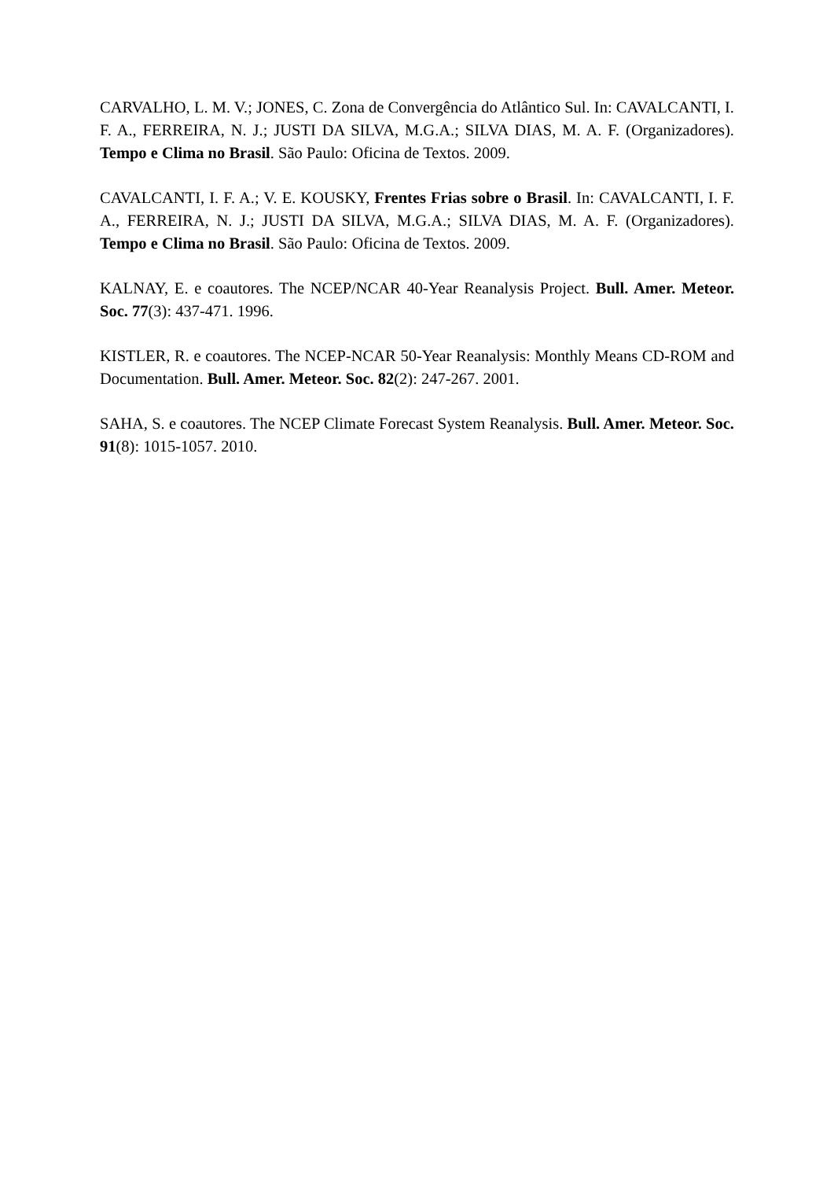CARVALHO, L. M. V.; JONES, C. Zona de Convergência do Atlântico Sul. In: CAVALCANTI, I. F. A., FERREIRA, N. J.; JUSTI DA SILVA, M.G.A.; SILVA DIAS, M. A. F. (Organizadores). Tempo e Clima no Brasil. São Paulo: Oficina de Textos. 2009.
CAVALCANTI, I. F. A.; V. E. KOUSKY, Frentes Frias sobre o Brasil. In: CAVALCANTI, I. F. A., FERREIRA, N. J.; JUSTI DA SILVA, M.G.A.; SILVA DIAS, M. A. F. (Organizadores). Tempo e Clima no Brasil. São Paulo: Oficina de Textos. 2009.
KALNAY, E. e coautores. The NCEP/NCAR 40-Year Reanalysis Project. Bull. Amer. Meteor. Soc. 77(3): 437-471. 1996.
KISTLER, R. e coautores. The NCEP-NCAR 50-Year Reanalysis: Monthly Means CD-ROM and Documentation. Bull. Amer. Meteor. Soc. 82(2): 247-267. 2001.
SAHA, S. e coautores. The NCEP Climate Forecast System Reanalysis. Bull. Amer. Meteor. Soc. 91(8): 1015-1057. 2010.